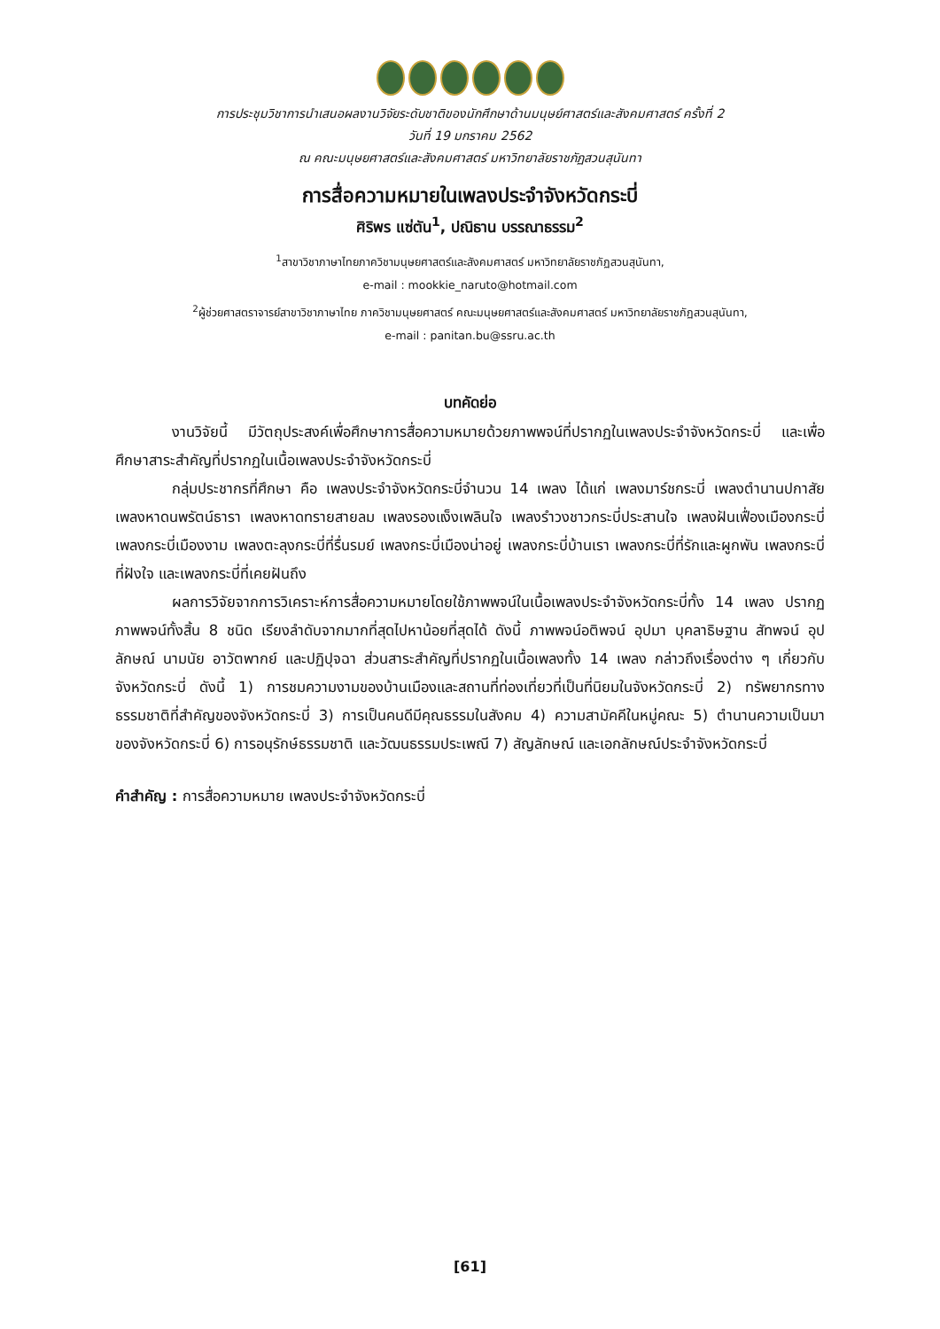การประชุมวิชาการนำเสนอผลงานวิจัยระดับชาติของนักศึกษาด้านมนุษย์ศาสตร์และสังคมศาสตร์ ครั้งที่ 2
วันที่ 19 มกราคม 2562
ณ คณะมนุษยศาสตร์และสังคมศาสตร์ มหาวิทยาลัยราชภัฏสวนสุนันทา
การสื่อความหมายในเพลงประจำจังหวัดกระบี่
ศิริพร แซ่ตัน<sup>1</sup>, ปณิธาน บรรณาธรรม<sup>2</sup>
<sup>1</sup> สาขาวิชาภาษาไทยภาควิชามนุษยศาสตร์และสังคมศาสตร์ มหาวิทยาลัยราชภัฏสวนสุนันทา,
e-mail : mookkie_naruto@hotmail.com
<sup>2</sup> ผู้ช่วยศาสตราจารย์สาขาวิชาภาษาไทย ภาควิชามนุษยศาสตร์ คณะมนุษยศาสตร์และสังคมศาสตร์ มหาวิทยาลัยราชภัฏสวนสุนันทา,
e-mail : panitan.bu@ssru.ac.th
บทคัดย่อ
งานวิจัยนี้ มีวัตถุประสงค์เพื่อศึกษาการสื่อความหมายด้วยภาพพจน์ที่ปรากฏในเพลงประจำจังหวัดกระบี่ และเพื่อศึกษาสาระสำคัญที่ปรากฏในเนื้อเพลงประจำจังหวัดกระบี่
กลุ่มประชากรที่ศึกษา คือ เพลงประจำจังหวัดกระบี่จำนวน 14 เพลง ได้แก่ เพลงมาร์ชกระบี่ เพลงตำนานปกาสัย เพลงหาดนพรัตน์ธารา เพลงหาดทรายสายลม เพลงรองแง็งเพลินใจ เพลงรำวงชาวกระบี่ประสานใจ เพลงฝันเฟื่องเมืองกระบี่ เพลงกระบี่เมืองงาม เพลงตะลุงกระบี่ที่รื่นรมย์ เพลงกระบี่เมืองน่าอยู่ เพลงกระบี่บ้านเรา เพลงกระบี่ที่รักและผูกพัน เพลงกระบี่ที่ฝังใจ และเพลงกระบี่ที่เคยฝันถึง
ผลการวิจัยจากการวิเคราะห์การสื่อความหมายโดยใช้ภาพพจน์ในเนื้อเพลงประจำจังหวัดกระบี่ทั้ง 14 เพลง ปรากฏภาพพจน์ทั้งสิ้น 8 ชนิด เรียงลำดับจากมากที่สุดไปหาน้อยที่สุดได้ ดังนี้ ภาพพจน์อติพจน์ อุปมา บุคลาธิษฐาน สัทพจน์ อุปลักษณ์ นามนัย อาวัตพากย์ และปฏิปุจฉา ส่วนสาระสำคัญที่ปรากฏในเนื้อเพลงทั้ง 14 เพลง กล่าวถึงเรื่องต่าง ๆ เกี่ยวกับจังหวัดกระบี่ ดังนี้ 1) การชมความงามของบ้านเมืองและสถานที่ท่องเที่ยวที่เป็นที่นิยมในจังหวัดกระบี่ 2) ทรัพยากรทางธรรมชาติที่สำคัญของจังหวัดกระบี่ 3) การเป็นคนดีมีคุณธรรมในสังคม 4) ความสามัคคีในหมู่คณะ 5) ตำนานความเป็นมาของจังหวัดกระบี่ 6) การอนุรักษ์ธรรมชาติ และวัฒนธรรมประเพณี 7) สัญลักษณ์ และเอกลักษณ์ประจำจังหวัดกระบี่
คำสำคัญ : การสื่อความหมาย เพลงประจำจังหวัดกระบี่
[61]